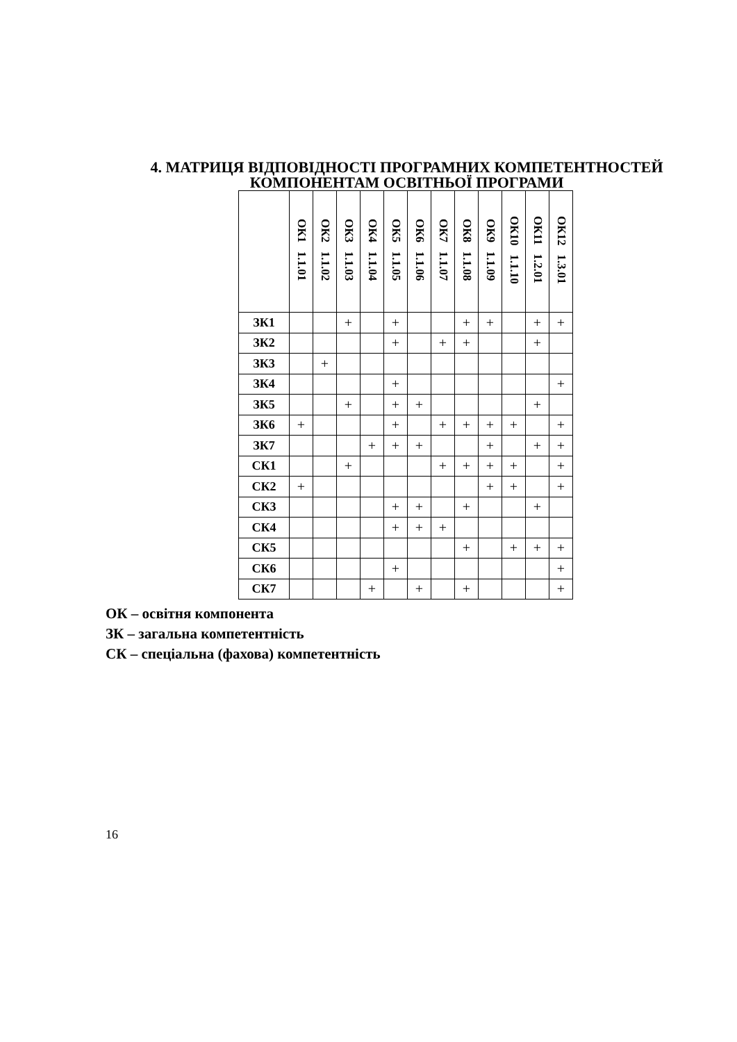4. МАТРИЦЯ ВІДПОВІДНОСТІ ПРОГРАМНИХ КОМПЕТЕНТНОСТЕЙ
КОМПОНЕНТАМ ОСВІТНЬОЇ ПРОГРАМИ
| | ОК1 1.1.01 | ОК2 1.1.02 | ОК3 1.1.03 | ОК4 1.1.04 | ОК5 1.1.05 | ОК6 1.1.06 | ОК7 1.1.07 | ОК8 1.1.08 | ОК9 1.1.09 | ОК10 1.1.10 | ОК11 1.2.01 | ОК12 1.3.01 |
| --- | --- | --- | --- | --- | --- | --- | --- | --- | --- | --- | --- | --- |
| ЗК1 | | | + | | + | | | + | + | | + | + |
| ЗК2 | | | | | + | | + | + | | | + | |
| ЗК3 | | + | | | | | | | | | | |
| ЗК4 | | | | | + | | | | | | | + |
| ЗК5 | | | + | | + | + | | | | | + | |
| ЗК6 | + | | | | + | | + | + | + | + | | + |
| ЗК7 | | | | + | + | + | | | + | | + | + |
| СК1 | | | + | | | | + | + | + | + | | + |
| СК2 | + | | | | | | | | + | + | | + |
| СК3 | | | | | + | + | | + | | | + | |
| СК4 | | | | | + | + | + | | | | | |
| СК5 | | | | | | | | + | | + | + | + |
| СК6 | | | | | + | | | | | | | + |
| СК7 | | | | + | | + | | + | | | | + |
ОК – освітня компонента
ЗК – загальна компетентність
СК – спеціальна (фахова) компетентність
16